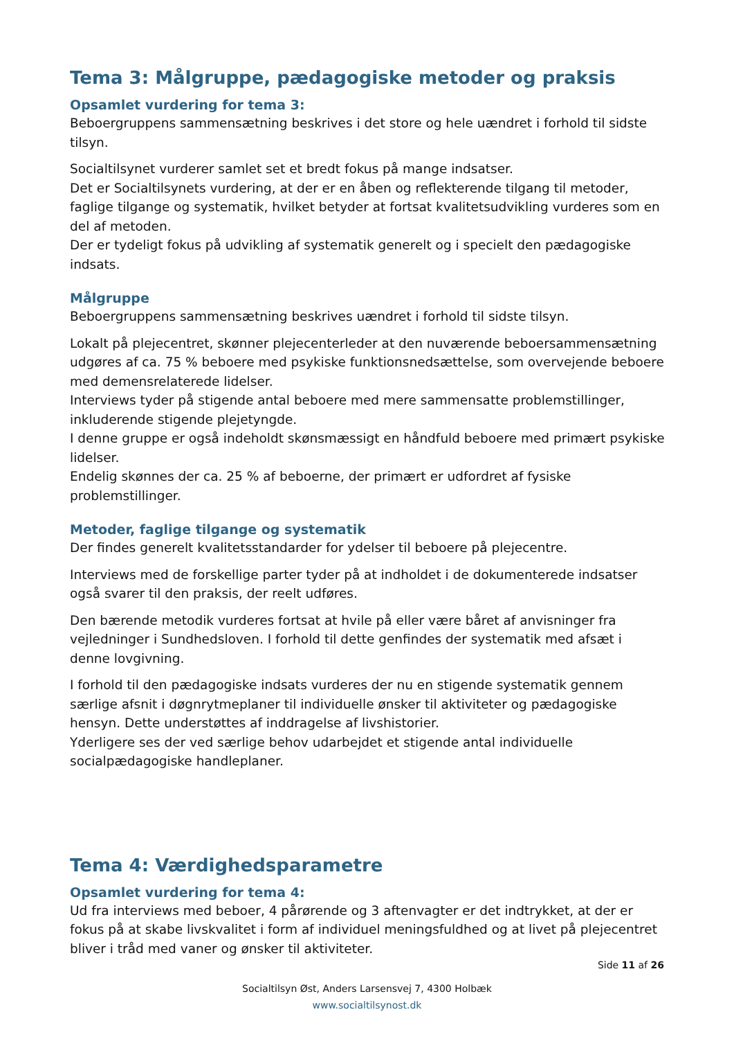Tema 3: Målgruppe, pædagogiske metoder og praksis
Opsamlet vurdering for tema 3:
Beboergruppens sammensætning beskrives i det store og hele uændret i forhold til sidste tilsyn.
Socialtilsynet vurderer samlet set et bredt fokus på mange indsatser.
Det er Socialtilsynets vurdering, at der er en åben og reflekterende tilgang til metoder, faglige tilgange og systematik, hvilket betyder at fortsat kvalitetsudvikling vurderes som en del af metoden.
Der er tydeligt fokus på udvikling af systematik generelt og i specielt den pædagogiske indsats.
Målgruppe
Beboergruppens sammensætning beskrives uændret i forhold til sidste tilsyn.
Lokalt på plejecentret, skønner plejecenterleder at den nuværende beboersammensætning udgøres af ca. 75 % beboere med psykiske funktionsnedsættelse, som overvejende beboere med demensrelaterede lidelser.
Interviews tyder på stigende antal beboere med mere sammensatte problemstillinger, inkluderende stigende plejetyngde.
I denne gruppe er også indeholdt skønsmæssigt en håndfuld beboere med primært psykiske lidelser.
Endelig skønnes der ca. 25 % af beboerne, der primært er udfordret af fysiske problemstillinger.
Metoder, faglige tilgange og systematik
Der findes generelt kvalitetsstandarder for ydelser til beboere på plejecentre.
Interviews med de forskellige parter tyder på at indholdet i de dokumenterede indsatser også svarer til den praksis, der reelt udføres.
Den bærende metodik vurderes fortsat at hvile på eller være båret af anvisninger fra vejledninger i Sundhedsloven. I forhold til dette genfindes der systematik med afsæt i denne lovgivning.
I forhold til den pædagogiske indsats vurderes der nu en stigende systematik gennem særlige afsnit i døgnrytmeplaner til individuelle ønsker til aktiviteter og pædagogiske hensyn. Dette understøttes af inddragelse af livshistorier.
Yderligere ses der ved særlige behov udarbejdet et stigende antal individuelle socialpædagogiske handleplaner.
Tema 4: Værdighedsparametre
Opsamlet vurdering for tema 4:
Ud fra interviews med beboer, 4 pårørende og 3 aftenvagter er det indtrykket, at der er fokus på at skabe livskvalitet i form af individuel meningsfuldhed og at livet på plejecentret bliver i tråd med vaner og ønsker til aktiviteter.
Side 11 af 26
Socialtilsyn Øst, Anders Larsensvej 7, 4300 Holbæk
www.socialtilsynost.dk